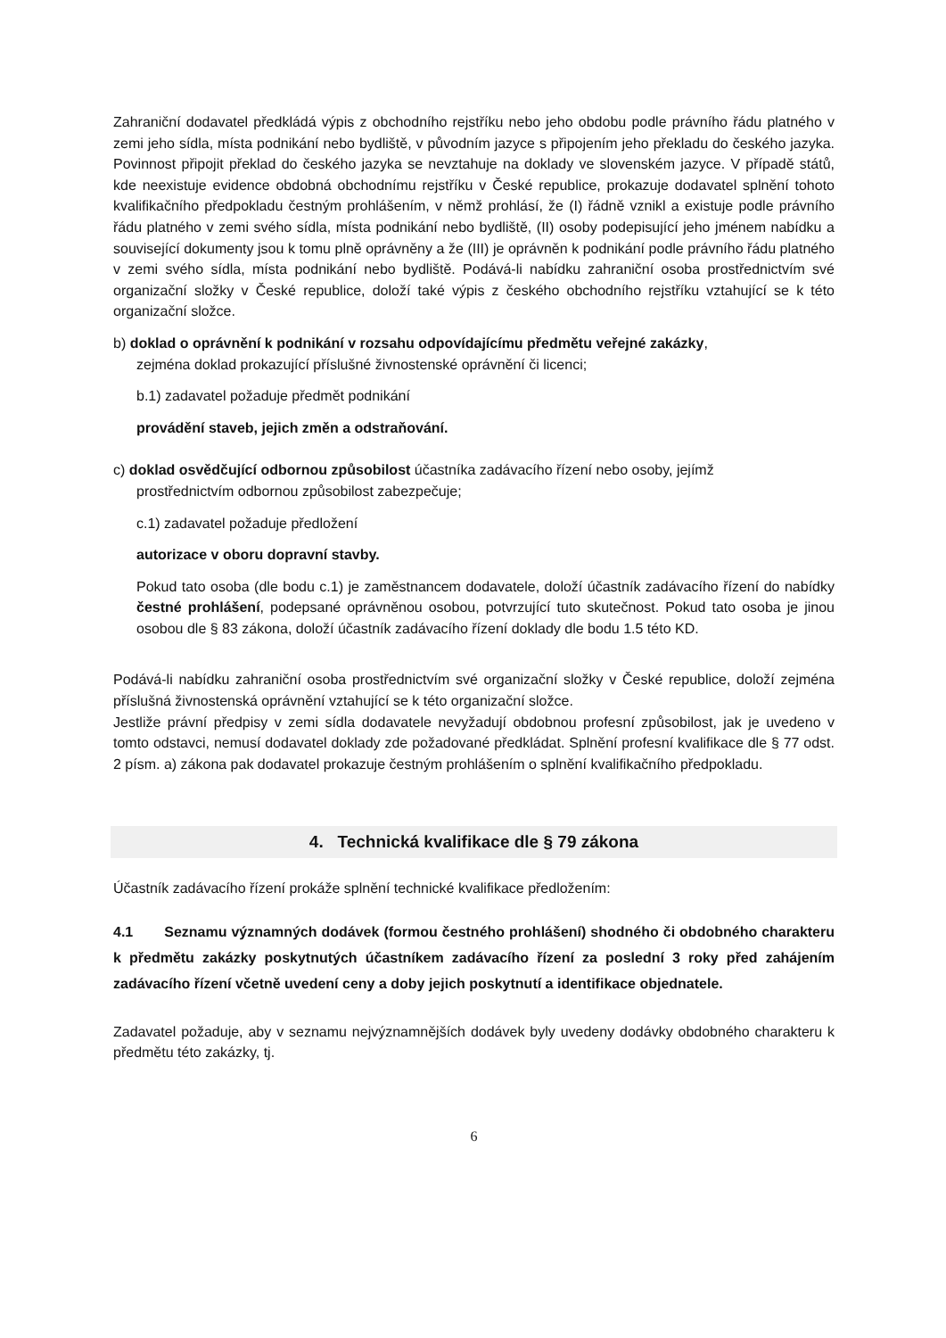Zahraniční dodavatel předkládá výpis z obchodního rejstříku nebo jeho obdobu podle právního řádu platného v zemi jeho sídla, místa podnikání nebo bydliště, v původním jazyce s připojením jeho překladu do českého jazyka. Povinnost připojit překlad do českého jazyka se nevztahuje na doklady ve slovenském jazyce. V případě států, kde neexistuje evidence obdobná obchodnímu rejstříku v České republice, prokazuje dodavatel splnění tohoto kvalifikačního předpokladu čestným prohlášením, v němž prohlásí, že (I) řádně vznikl a existuje podle právního řádu platného v zemi svého sídla, místa podnikání nebo bydliště, (II) osoby podepisující jeho jménem nabídku a související dokumenty jsou k tomu plně oprávněny a že (III) je oprávněn k podnikání podle právního řádu platného v zemi svého sídla, místa podnikání nebo bydliště. Podává-li nabídku zahraniční osoba prostřednictvím své organizační složky v České republice, doloží také výpis z českého obchodního rejstříku vztahující se k této organizační složce.
b) doklad o oprávnění k podnikání v rozsahu odpovídajícímu předmětu veřejné zakázky,
zejména doklad prokazující příslušné živnostenské oprávnění či licenci;
b.1) zadavatel požaduje předmět podnikání
provádění staveb, jejich změn a odstraňování.
c) doklad osvědčující odbornou způsobilost účastníka zadávacího řízení nebo osoby, jejímž
prostřednictvím odbornou způsobilost zabezpečuje;
c.1) zadavatel požaduje předložení
autorizace v oboru dopravní stavby.
Pokud tato osoba (dle bodu c.1) je zaměstnancem dodavatele, doloží účastník zadávacího řízení do nabídky čestné prohlášení, podepsané oprávněnou osobou, potvrzující tuto skutečnost. Pokud tato osoba je jinou osobou dle § 83 zákona, doloží účastník zadávacího řízení doklady dle bodu 1.5 této KD.
Podává-li nabídku zahraniční osoba prostřednictvím své organizační složky v České republice, doloží zejména příslušná živnostenská oprávnění vztahující se k této organizační složce.
Jestliže právní předpisy v zemi sídla dodavatele nevyžadují obdobnou profesní způsobilost, jak je uvedeno v tomto odstavci, nemusí dodavatel doklady zde požadované předkládat. Splnění profesní kvalifikace dle § 77 odst. 2 písm. a) zákona pak dodavatel prokazuje čestným prohlášením o splnění kvalifikačního předpokladu.
4. Technická kvalifikace dle § 79 zákona
Účastník zadávacího řízení prokáže splnění technické kvalifikace předložením:
4.1 Seznamu významných dodávek (formou čestného prohlášení) shodného či obdobného charakteru k předmětu zakázky poskytnutých účastníkem zadávacího řízení za poslední 3 roky před zahájením zadávacího řízení včetně uvedení ceny a doby jejich poskytnutí a identifikace objednatele.
Zadavatel požaduje, aby v seznamu nejvýznamnějších dodávek byly uvedeny dodávky obdobného charakteru k předmětu této zakázky, tj.
6